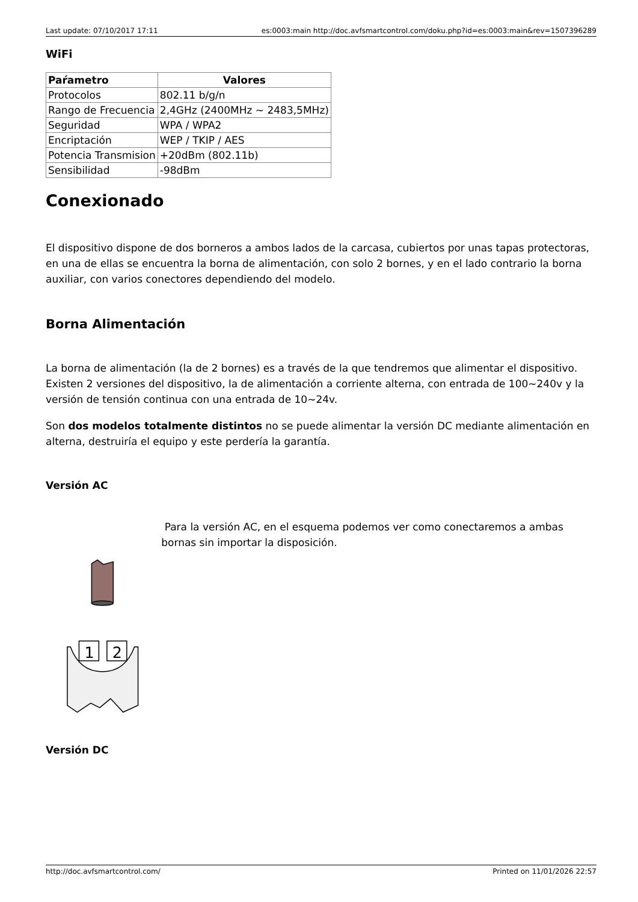Last update: 07/10/2017 17:11 es:0003:main http://doc.avfsmartcontrol.com/doku.php?id=es:0003:main&rev=1507396289
WiFi
| Paŕametro | Valores |
| --- | --- |
| Protocolos | 802.11 b/g/n |
| Rango de Frecuencia | 2,4GHz (2400MHz ~ 2483,5MHz) |
| Seguridad | WPA / WPA2 |
| Encriptación | WEP / TKIP / AES |
| Potencia Transmision | +20dBm (802.11b) |
| Sensibilidad | -98dBm |
Conexionado
El dispositivo dispone de dos borneros a ambos lados de la carcasa, cubiertos por unas tapas protectoras, en una de ellas se encuentra la borna de alimentación, con solo 2 bornes, y en el lado contrario la borna auxiliar, con varios conectores dependiendo del modelo.
Borna Alimentación
La borna de alimentación (la de 2 bornes) es a través de la que tendremos que alimentar el dispositivo. Existen 2 versiones del dispositivo, la de alimentación a corriente alterna, con entrada de 100~240v y la versión de tensión continua con una entrada de 10~24v.
Son dos modelos totalmente distintos no se puede alimentar la versión DC mediante alimentación en alterna, destruiría el equipo y este perdería la garantía.
Versión AC
1
2
Para la versión AC, en el esquema podemos ver como conectaremos a ambas bornas sin importar la disposición.
Versión DC
http://doc.avfsmartcontrol.com/ Printed on 11/01/2026 22:57